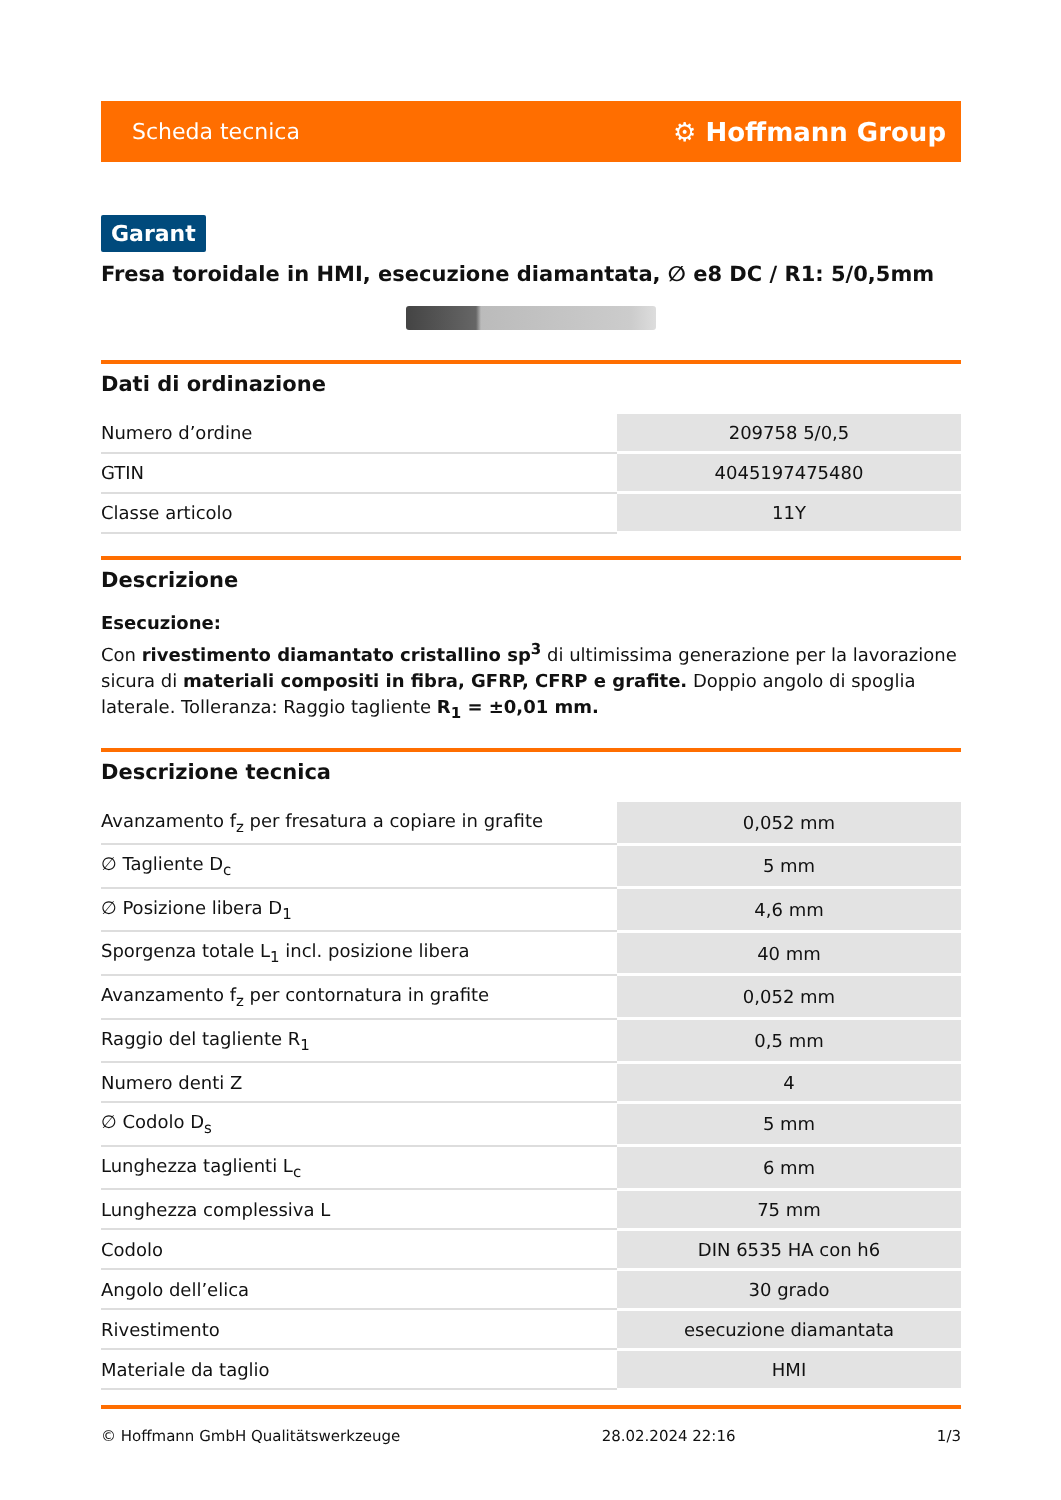Scheda tecnica ⚙ Hoffmann Group
Garant
Fresa toroidale in HMI, esecuzione diamantata, ∅ e8 DC / R1: 5/0,5mm
Dati di ordinazione
| Numero d’ordine | 209758 5/0,5 |
| GTIN | 4045197475480 |
| Classe articolo | 11Y |
Descrizione
Esecuzione:
Con rivestimento diamantato cristallino sp<sup>3</sup> di ultimissima generazione per la lavorazione sicura di materiali compositi in fibra, GFRP, CFRP e grafite. Doppio angolo di spoglia laterale. Tolleranza: Raggio tagliente R<sub>1</sub> = ±0,01 mm.
Descrizione tecnica
| Avanzamento f<sub>z</sub> per fresatura a copiare in grafite | 0,052 mm |
| ∅ Tagliente D<sub>c</sub> | 5 mm |
| ∅ Posizione libera D<sub>1</sub> | 4,6 mm |
| Sporgenza totale L<sub>1</sub> incl. posizione libera | 40 mm |
| Avanzamento f<sub>z</sub> per contornatura in grafite | 0,052 mm |
| Raggio del tagliente R<sub>1</sub> | 0,5 mm |
| Numero denti Z | 4 |
| ∅ Codolo D<sub>s</sub> | 5 mm |
| Lunghezza taglienti L<sub>c</sub> | 6 mm |
| Lunghezza complessiva L | 75 mm |
| Codolo | DIN 6535 HA con h6 |
| Angolo dell’elica | 30 grado |
| Rivestimento | esecuzione diamantata |
| Materiale da taglio | HMI |
© Hoffmann GmbH Qualitätswerkzeuge 28.02.2024 22:16 1/3